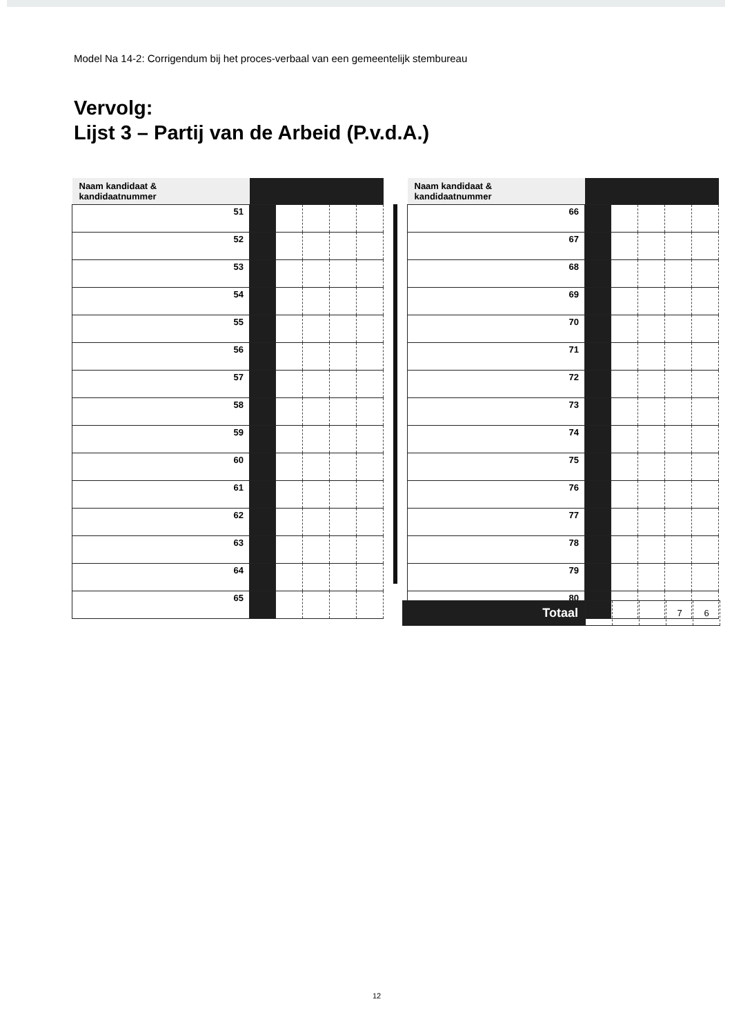Model Na 14-2: Corrigendum bij het proces-verbaal van een gemeentelijk stembureau
Vervolg:
Lijst 3 – Partij van de Arbeid (P.v.d.A.)
| Naam kandidaat & kandidaatnummer | | | | | |
| 51 | | | | | |
| 52 | | | | | |
| 53 | | | | | |
| 54 | | | | | |
| 55 | | | | | |
| 56 | | | | | |
| 57 | | | | | |
| 58 | | | | | |
| 59 | | | | | |
| 60 | | | | | |
| 61 | | | | | |
| 62 | | | | | |
| 63 | | | | | |
| 64 | | | | | |
| 65 | | | | | |
| Naam kandidaat & kandidaatnummer | | | | | |
| 66 | | | | | |
| 67 | | | | | |
| 68 | | | | | |
| 69 | | | | | |
| 70 | | | | | |
| 71 | | | | | |
| 72 | | | | | |
| 73 | | | | | |
| 74 | | | | | |
| 75 | | | | | |
| 76 | | | | | |
| 77 | | | | | |
| 78 | | | | | |
| 79 | | | | | |
| 80 | | | | | |
| Totaal | | | | 7 | 6 |
12